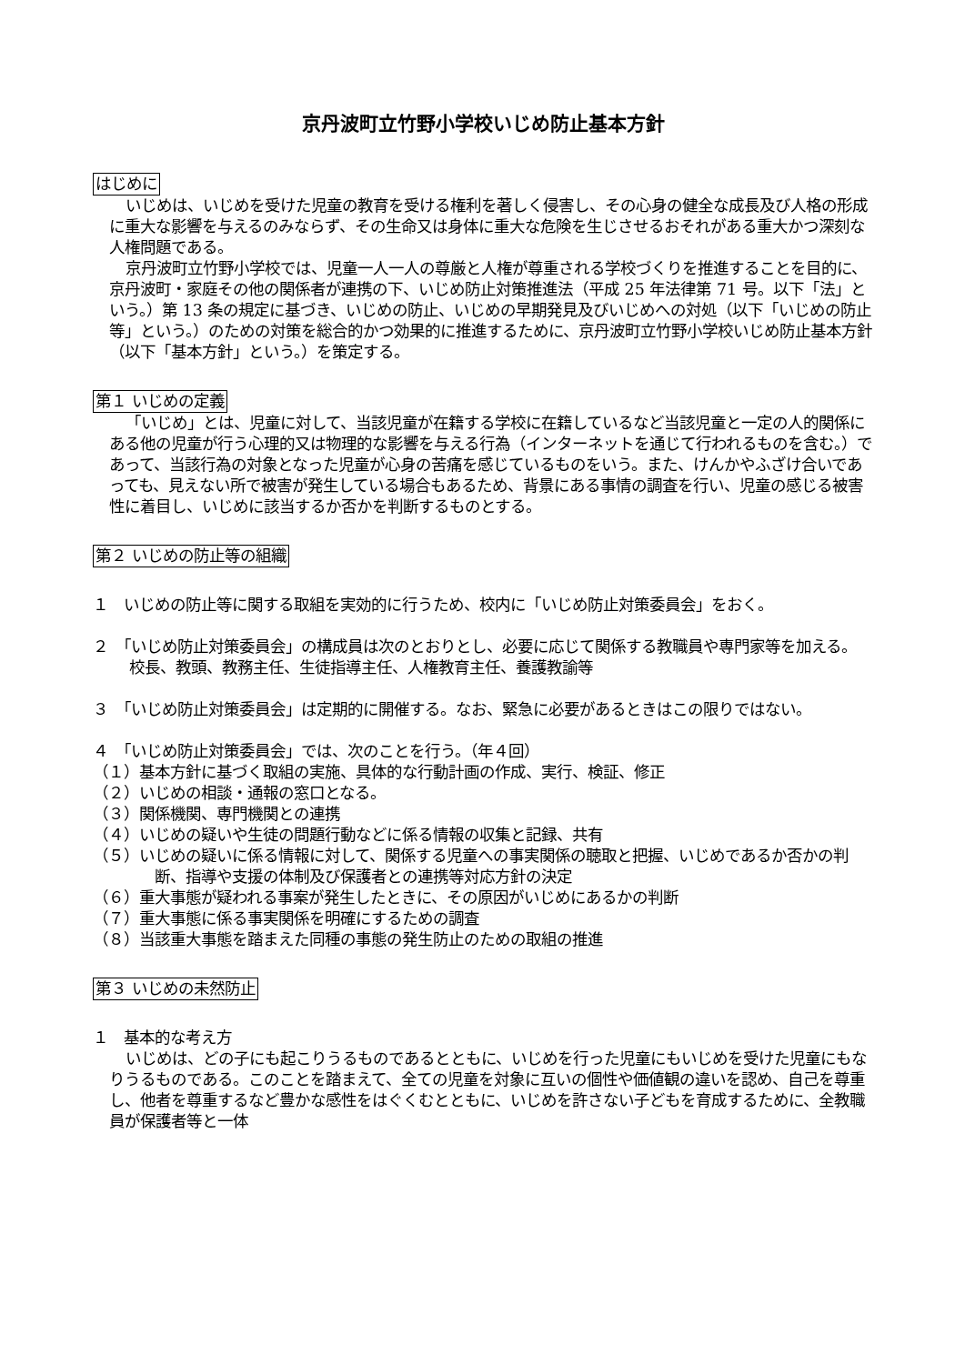京丹波町立竹野小学校いじめ防止基本方針
はじめに
いじめは、いじめを受けた児童の教育を受ける権利を著しく侵害し、その心身の健全な成長及び人格の形成に重大な影響を与えるのみならず、その生命又は身体に重大な危険を生じさせるおそれがある重大かつ深刻な人権問題である。
京丹波町立竹野小学校では、児童一人一人の尊厳と人権が尊重される学校づくりを推進することを目的に、京丹波町・家庭その他の関係者が連携の下、いじめ防止対策推進法（平成 25 年法律第 71 号。以下「法」という。）第 13 条の規定に基づき、いじめの防止、いじめの早期発見及びいじめへの対処（以下「いじめの防止等」という。）のための対策を総合的かつ効果的に推進するために、京丹波町立竹野小学校いじめ防止基本方針（以下「基本方針」という。）を策定する。
第１ いじめの定義
「いじめ」とは、児童に対して、当該児童が在籍する学校に在籍しているなど当該児童と一定の人的関係にある他の児童が行う心理的又は物理的な影響を与える行為（インターネットを通じて行われるものを含む。）であって、当該行為の対象となった児童が心身の苦痛を感じているものをいう。また、けんかやふざけ合いであっても、見えない所で被害が発生している場合もあるため、背景にある事情の調査を行い、児童の感じる被害性に着目し、いじめに該当するか否かを判断するものとする。
第２ いじめの防止等の組織
１　いじめの防止等に関する取組を実効的に行うため、校内に「いじめ防止対策委員会」をおく。
２　「いじめ防止対策委員会」の構成員は次のとおりとし、必要に応じて関係する教職員や専門家等を加える。
校長、教頭、教務主任、生徒指導主任、人権教育主任、養護教諭等
３　「いじめ防止対策委員会」は定期的に開催する。なお、緊急に必要があるときはこの限りではない。
４　「いじめ防止対策委員会」では、次のことを行う。（年４回）
（１）基本方針に基づく取組の実施、具体的な行動計画の作成、実行、検証、修正
（２）いじめの相談・通報の窓口となる。
（３）関係機関、専門機関との連携
（４）いじめの疑いや生徒の問題行動などに係る情報の収集と記録、共有
（５）いじめの疑いに係る情報に対して、関係する児童への事実関係の聴取と把握、いじめであるか否かの判断、指導や支援の体制及び保護者との連携等対応方針の決定
（６）重大事態が疑われる事案が発生したときに、その原因がいじめにあるかの判断
（７）重大事態に係る事実関係を明確にするための調査
（８）当該重大事態を踏まえた同種の事態の発生防止のための取組の推進
第３ いじめの未然防止
１　基本的な考え方
いじめは、どの子にも起こりうるものであるとともに、いじめを行った児童にもいじめを受けた児童にもなりうるものである。このことを踏まえて、全ての児童を対象に互いの個性や価値観の違いを認め、自己を尊重し、他者を尊重するなど豊かな感性をはぐくむとともに、いじめを許さない子どもを育成するために、全教職員が保護者等と一体